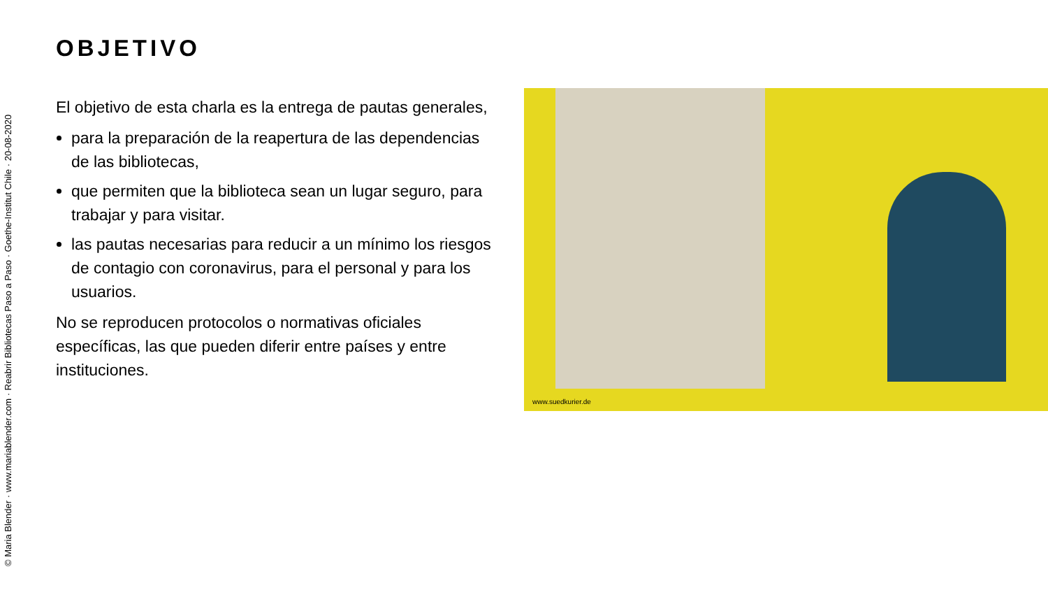© Maria Blender · www.mariablender.com · Reabrir Bibliotecas Paso a Paso · Goethe-Institut Chile · 20-08-2020
OBJETIVO
El objetivo de esta charla es la entrega de pautas generales,
para la preparación de la reapertura de las dependencias de las bibliotecas,
que permiten que la biblioteca sean un lugar seguro, para trabajar y para visitar.
las pautas necesarias para reducir a un mínimo los riesgos de contagio con coronavirus, para el personal y para los usuarios.
No se reproducen protocolos o normativas oficiales específicas, las que pueden diferir entre países y entre instituciones.
www.suedkurier.de